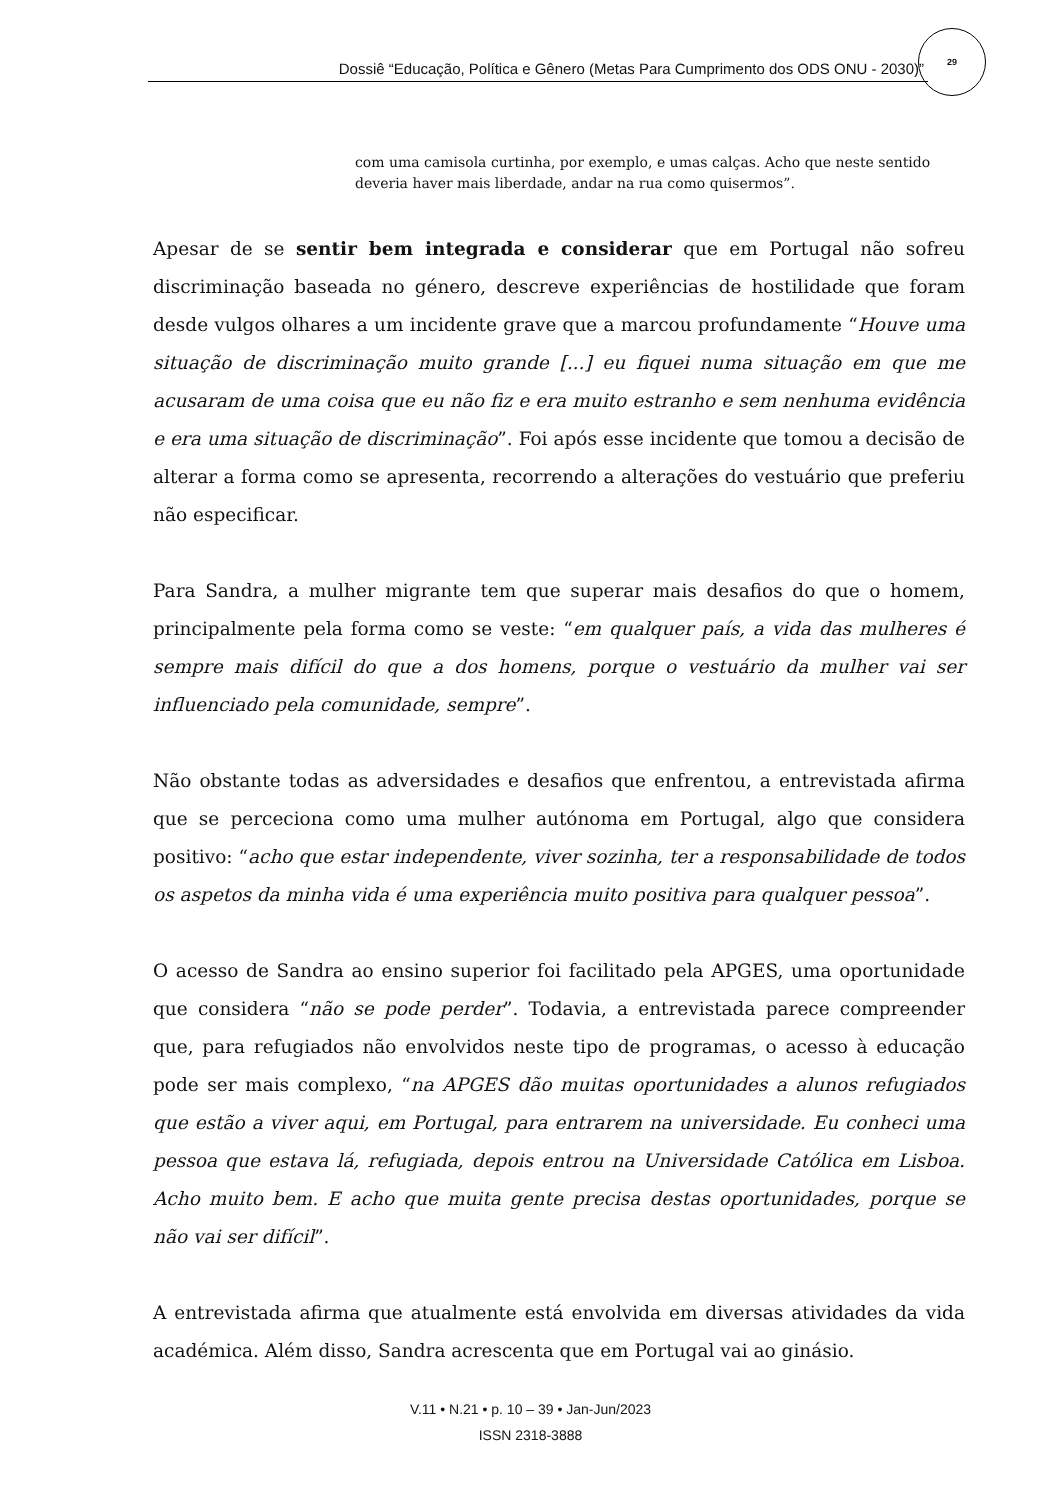Dossiê “Educação, Política e Gênero (Metas Para Cumprimento dos ODS ONU - 2030)”
29
com uma camisola curtinha, por exemplo, e umas calças. Acho que neste sentido deveria haver mais liberdade, andar na rua como quisermos”.
Apesar de se sentir bem integrada e considerar que em Portugal não sofreu discriminação baseada no género, descreve experiências de hostilidade que foram desde vulgos olhares a um incidente grave que a marcou profundamente “Houve uma situação de discriminação muito grande [...] eu fiquei numa situação em que me acusaram de uma coisa que eu não fiz e era muito estranho e sem nenhuma evidência e era uma situação de discriminação”. Foi após esse incidente que tomou a decisão de alterar a forma como se apresenta, recorrendo a alterações do vestuário que preferiu não especificar.
Para Sandra, a mulher migrante tem que superar mais desafios do que o homem, principalmente pela forma como se veste: “em qualquer país, a vida das mulheres é sempre mais difícil do que a dos homens, porque o vestuário da mulher vai ser influenciado pela comunidade, sempre”.
Não obstante todas as adversidades e desafios que enfrentou, a entrevistada afirma que se perceciona como uma mulher autónoma em Portugal, algo que considera positivo: “acho que estar independente, viver sozinha, ter a responsabilidade de todos os aspetos da minha vida é uma experiência muito positiva para qualquer pessoa”.
O acesso de Sandra ao ensino superior foi facilitado pela APGES, uma oportunidade que considera “não se pode perder”. Todavia, a entrevistada parece compreender que, para refugiados não envolvidos neste tipo de programas, o acesso à educação pode ser mais complexo, “na APGES dão muitas oportunidades a alunos refugiados que estão a viver aqui, em Portugal, para entrarem na universidade. Eu conheci uma pessoa que estava lá, refugiada, depois entrou na Universidade Católica em Lisboa. Acho muito bem. E acho que muita gente precisa destas oportunidades, porque se não vai ser difícil”.
A entrevistada afirma que atualmente está envolvida em diversas atividades da vida académica. Além disso, Sandra acrescenta que em Portugal vai ao ginásio.
V.11 • N.21 • p. 10 – 39 • Jan-Jun/2023
ISSN 2318-3888